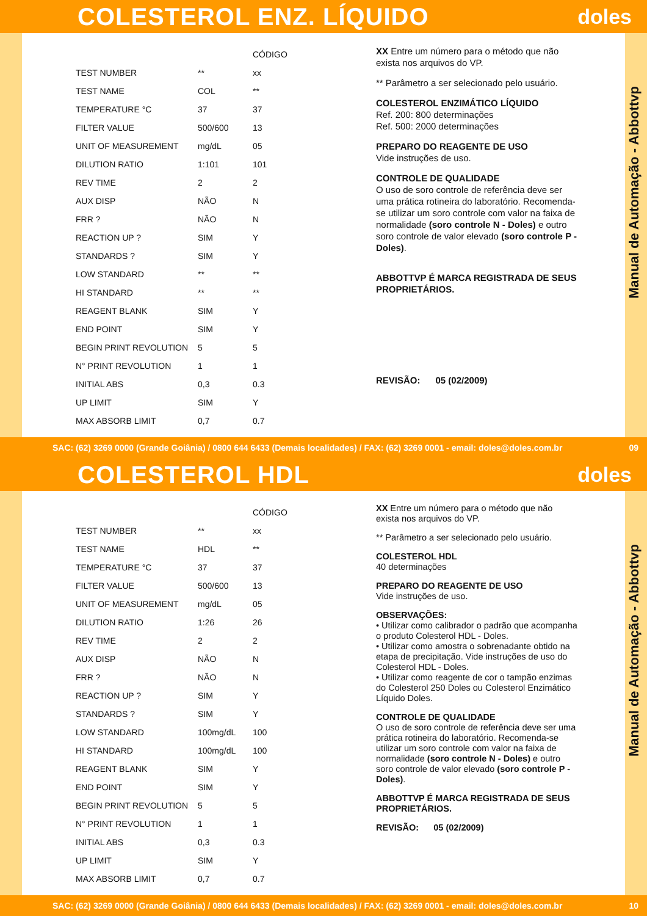COLESTEROL ENZ. LÍQUIDO
doles
| | | CÓDIGO |
| --- | --- | --- |
| TEST NUMBER | ** | xx |
| TEST NAME | COL | ** |
| TEMPERATURE °C | 37 | 37 |
| FILTER VALUE | 500/600 | 13 |
| UNIT OF MEASUREMENT | mg/dL | 05 |
| DILUTION RATIO | 1:101 | 101 |
| REV TIME | 2 | 2 |
| AUX DISP | NÃO | N |
| FRR ? | NÃO | N |
| REACTION UP ? | SIM | Y |
| STANDARDS ? | SIM | Y |
| LOW STANDARD | ** | ** |
| HI STANDARD | ** | ** |
| REAGENT BLANK | SIM | Y |
| END POINT | SIM | Y |
| BEGIN PRINT REVOLUTION | 5 | 5 |
| N° PRINT REVOLUTION | 1 | 1 |
| INITIAL ABS | 0,3 | 0.3 |
| UP LIMIT | SIM | Y |
| MAX ABSORB LIMIT | 0,7 | 0.7 |
XX Entre um número para o método que não exista nos arquivos do VP.
** Parâmetro a ser selecionado pelo usuário.
COLESTEROL ENZIMÁTICO LÍQUIDO
Ref. 200: 800 determinações
Ref. 500: 2000 determinações
PREPARO DO REAGENTE DE USO
Vide instruções de uso.
CONTROLE DE QUALIDADE
O uso de soro controle de referência deve ser uma prática rotineira do laboratório. Recomenda-se utilizar um soro controle com valor na faixa de normalidade (soro controle N - Doles) e outro soro controle de valor elevado (soro controle P - Doles).
ABBOTTVP É MARCA REGISTRADA DE SEUS PROPRIETÁRIOS.
REVISÃO: 05 (02/2009)
Manual de Automação - Abbottvp
SAC: (62) 3269 0000 (Grande Goiânia) / 0800 644 6433 (Demais localidades) / FAX: (62) 3269 0001 - email: doles@doles.com.br 09
COLESTEROL HDL
doles
| | | CÓDIGO |
| --- | --- | --- |
| TEST NUMBER | ** | xx |
| TEST NAME | HDL | ** |
| TEMPERATURE °C | 37 | 37 |
| FILTER VALUE | 500/600 | 13 |
| UNIT OF MEASUREMENT | mg/dL | 05 |
| DILUTION RATIO | 1:26 | 26 |
| REV TIME | 2 | 2 |
| AUX DISP | NÃO | N |
| FRR ? | NÃO | N |
| REACTION UP ? | SIM | Y |
| STANDARDS ? | SIM | Y |
| LOW STANDARD | 100mg/dL | 100 |
| HI STANDARD | 100mg/dL | 100 |
| REAGENT BLANK | SIM | Y |
| END POINT | SIM | Y |
| BEGIN PRINT REVOLUTION | 5 | 5 |
| N° PRINT REVOLUTION | 1 | 1 |
| INITIAL ABS | 0,3 | 0.3 |
| UP LIMIT | SIM | Y |
| MAX ABSORB LIMIT | 0,7 | 0.7 |
XX Entre um número para o método que não exista nos arquivos do VP.
** Parâmetro a ser selecionado pelo usuário.
COLESTEROL HDL
40 determinações
PREPARO DO REAGENTE DE USO
Vide instruções de uso.
OBSERVAÇÕES:
• Utilizar como calibrador o padrão que acompanha o produto Colesterol HDL - Doles.
• Utilizar como amostra o sobrenadante obtido na etapa de precipitação. Vide instruções de uso do Colesterol HDL - Doles.
• Utilizar como reagente de cor o tampão enzimas do Colesterol 250 Doles ou Colesterol Enzimático Líquido Doles.
CONTROLE DE QUALIDADE
O uso de soro controle de referência deve ser uma prática rotineira do laboratório. Recomenda-se utilizar um soro controle com valor na faixa de normalidade (soro controle N - Doles) e outro soro controle de valor elevado (soro controle P - Doles).
ABBOTTVP É MARCA REGISTRADA DE SEUS PROPRIETÁRIOS.
REVISÃO: 05 (02/2009)
Manual de Automação - Abbottvp
SAC: (62) 3269 0000 (Grande Goiânia) / 0800 644 6433 (Demais localidades) / FAX: (62) 3269 0001 - email: doles@doles.com.br 10